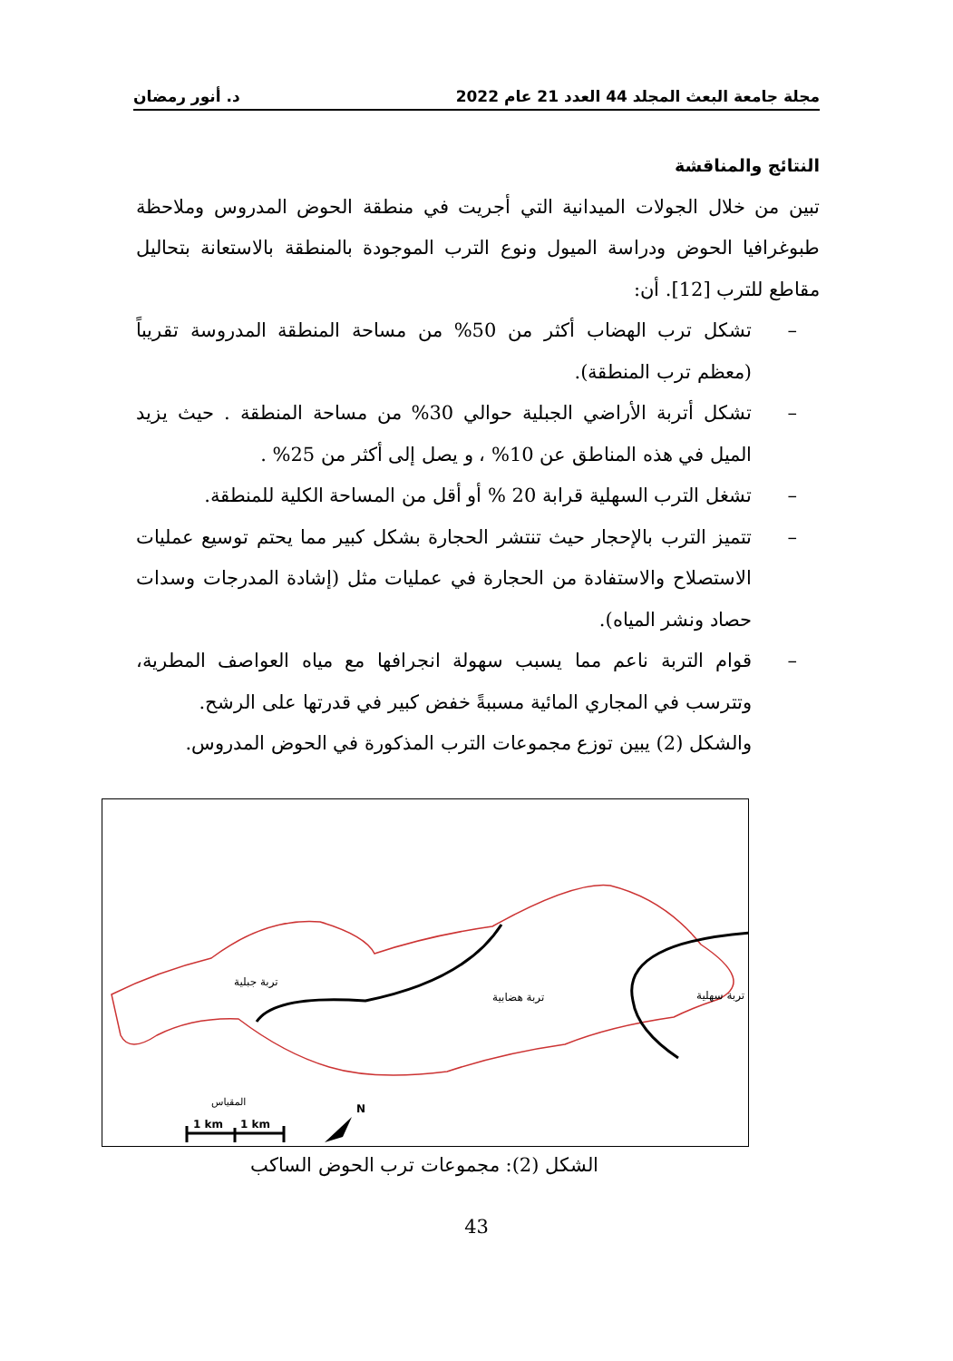مجلة جامعة البعث المجلد 44 العدد 21 عام 2022 د. أنور رمضان
النتائج والمناقشة
تبين من خلال الجولات الميدانية التي أجريت في منطقة الحوض المدروس وملاحظة طبوغرافيا الحوض ودراسة الميول ونوع الترب الموجودة بالمنطقة بالاستعانة بتحاليل مقاطع للترب [12]. أن:
– تشكل ترب الهضاب أكثر من 50% من مساحة المنطقة المدروسة تقريباً (معظم ترب المنطقة).
– تشكل أتربة الأراضي الجبلية حوالي 30% من مساحة المنطقة . حيث يزيد الميل في هذه المناطق عن 10% ، و يصل إلى أكثر من 25% .
– تشغل الترب السهلية قرابة 20 % أو أقل من المساحة الكلية للمنطقة.
– تتميز الترب بالإحجار حيث تنتشر الحجارة بشكل كبير مما يحتم توسيع عمليات الاستصلاح والاستفادة من الحجارة في عمليات مثل (إشادة المدرجات وسدات حصاد ونشر المياه).
– قوام التربة ناعم مما يسبب سهولة انجرافها مع مياه العواصف المطرية، وتترسب في المجاري المائية مسببةً خفض كبير في قدرتها على الرشح.
والشكل (2) يبين توزع مجموعات الترب المذكورة في الحوض المدروس.
تربة جبلية
تربة هضابية
تربة سهلية
المقياس
1 km
1 km
N
الشكل (2): مجموعات ترب الحوض الساكب
43